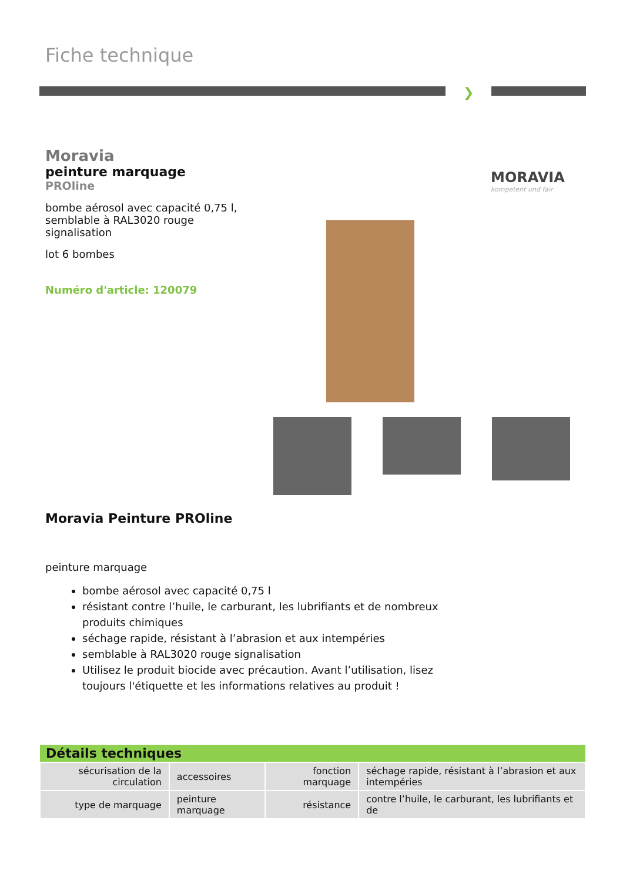Fiche technique
❯
Moravia
peinture marquage
PROline
bombe aérosol avec capacité 0,75 l, semblable à RAL3020 rouge signalisation
lot 6 bombes
Numéro d'article: 120079
MORAVIA
kompetent und fair
Moravia Peinture PROline
peinture marquage
bombe aérosol avec capacité 0,75 l
résistant contre l’huile, le carburant, les lubrifiants et de nombreux produits chimiques
séchage rapide, résistant à l’abrasion et aux intempéries
semblable à RAL3020 rouge signalisation
Utilisez le produit biocide avec précaution. Avant l’utilisation, lisez toujours l'étiquette et les informations relatives au produit !
| Détails techniques | | | |
| --- | --- | --- | --- |
| sécurisation de la circulation | accessoires | fonction marquage | séchage rapide, résistant à l’abrasion et aux intempéries |
| type de marquage | peinture marquage | résistance | contre l’huile, le carburant, les lubrifiants et de |